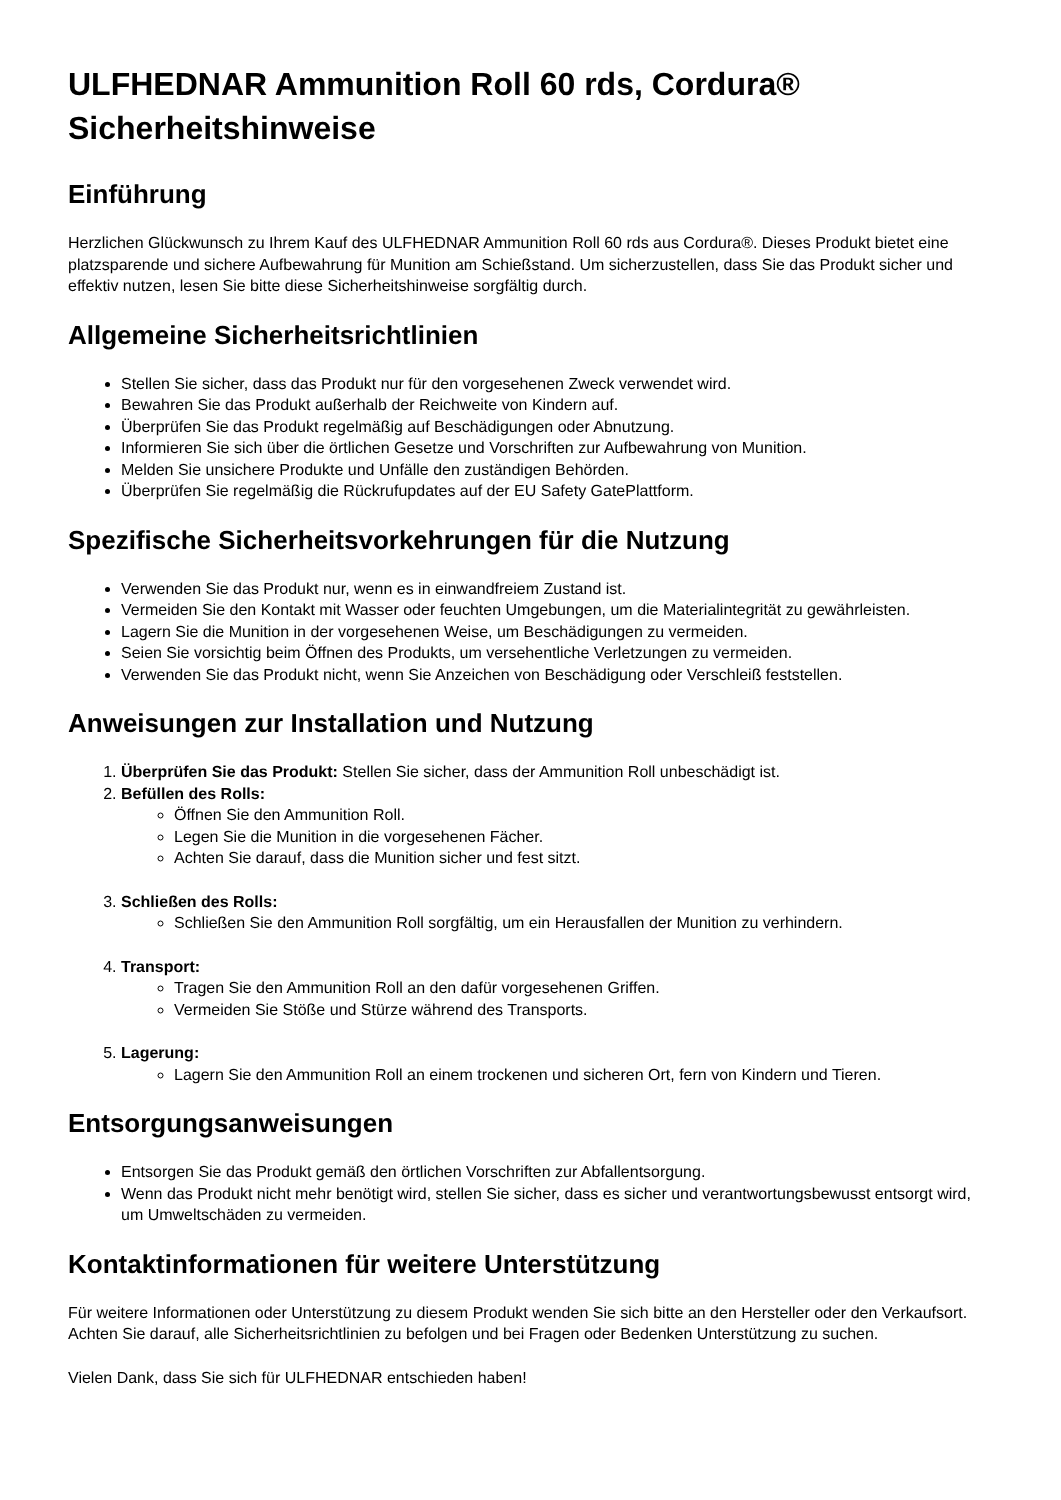ULFHEDNAR Ammunition Roll 60 rds, Cordura® Sicherheitshinweise
Einführung
Herzlichen Glückwunsch zu Ihrem Kauf des ULFHEDNAR Ammunition Roll 60 rds aus Cordura®. Dieses Produkt bietet eine platzsparende und sichere Aufbewahrung für Munition am Schießstand. Um sicherzustellen, dass Sie das Produkt sicher und effektiv nutzen, lesen Sie bitte diese Sicherheitshinweise sorgfältig durch.
Allgemeine Sicherheitsrichtlinien
Stellen Sie sicher, dass das Produkt nur für den vorgesehenen Zweck verwendet wird.
Bewahren Sie das Produkt außerhalb der Reichweite von Kindern auf.
Überprüfen Sie das Produkt regelmäßig auf Beschädigungen oder Abnutzung.
Informieren Sie sich über die örtlichen Gesetze und Vorschriften zur Aufbewahrung von Munition.
Melden Sie unsichere Produkte und Unfälle den zuständigen Behörden.
Überprüfen Sie regelmäßig die Rückrufupdates auf der EU Safety GatePlattform.
Spezifische Sicherheitsvorkehrungen für die Nutzung
Verwenden Sie das Produkt nur, wenn es in einwandfreiem Zustand ist.
Vermeiden Sie den Kontakt mit Wasser oder feuchten Umgebungen, um die Materialintegrität zu gewährleisten.
Lagern Sie die Munition in der vorgesehenen Weise, um Beschädigungen zu vermeiden.
Seien Sie vorsichtig beim Öffnen des Produkts, um versehentliche Verletzungen zu vermeiden.
Verwenden Sie das Produkt nicht, wenn Sie Anzeichen von Beschädigung oder Verschleiß feststellen.
Anweisungen zur Installation und Nutzung
1. Überprüfen Sie das Produkt: Stellen Sie sicher, dass der Ammunition Roll unbeschädigt ist.
2. Befüllen des Rolls:
Öffnen Sie den Ammunition Roll.
Legen Sie die Munition in die vorgesehenen Fächer.
Achten Sie darauf, dass die Munition sicher und fest sitzt.
3. Schließen des Rolls:
Schließen Sie den Ammunition Roll sorgfältig, um ein Herausfallen der Munition zu verhindern.
4. Transport:
Tragen Sie den Ammunition Roll an den dafür vorgesehenen Griffen.
Vermeiden Sie Stöße und Stürze während des Transports.
5. Lagerung:
Lagern Sie den Ammunition Roll an einem trockenen und sicheren Ort, fern von Kindern und Tieren.
Entsorgungsanweisungen
Entsorgen Sie das Produkt gemäß den örtlichen Vorschriften zur Abfallentsorgung.
Wenn das Produkt nicht mehr benötigt wird, stellen Sie sicher, dass es sicher und verantwortungsbewusst entsorgt wird, um Umweltschäden zu vermeiden.
Kontaktinformationen für weitere Unterstützung
Für weitere Informationen oder Unterstützung zu diesem Produkt wenden Sie sich bitte an den Hersteller oder den Verkaufsort. Achten Sie darauf, alle Sicherheitsrichtlinien zu befolgen und bei Fragen oder Bedenken Unterstützung zu suchen.
Vielen Dank, dass Sie sich für ULFHEDNAR entschieden haben!